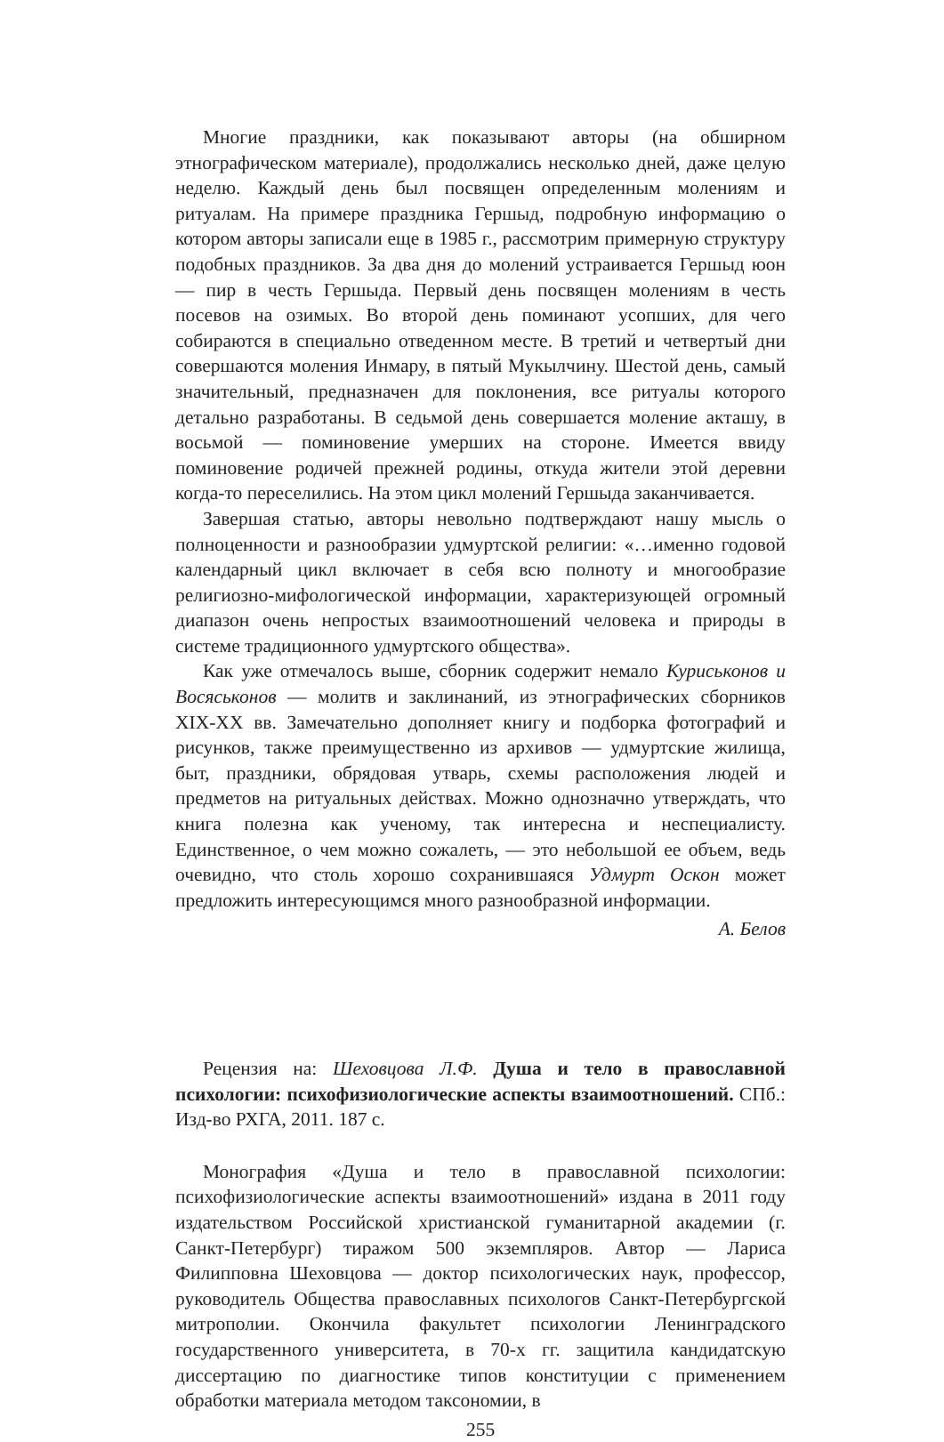Многие праздники, как показывают авторы (на обширном этнографическом материале), продолжались несколько дней, даже целую неделю. Каждый день был посвящен определенным молениям и ритуалам. На примере праздника Гершыд, подробную информацию о котором авторы записали еще в 1985 г., рассмотрим примерную структуру подобных праздников. За два дня до молений устраивается Гершыд юон — пир в честь Гершыда. Первый день посвящен молениям в честь посевов на озимых. Во второй день поминают усопших, для чего собираются в специально отведенном месте. В третий и четвертый дни совершаются моления Инмару, в пятый Мукылчину. Шестой день, самый значительный, предназначен для поклонения, все ритуалы которого детально разработаны. В седьмой день совершается моление акташу, в восьмой — поминовение умерших на стороне. Имеется ввиду поминовение родичей прежней родины, откуда жители этой деревни когда-то переселились. На этом цикл молений Гершыда заканчивается.
Завершая статью, авторы невольно подтверждают нашу мысль о полноценности и разнообразии удмуртской религии: «…именно годовой календарный цикл включает в себя всю полноту и многообразие религиозно-мифологической информации, характеризующей огромный диапазон очень непростых взаимоотношений человека и природы в системе традиционного удмуртского общества».
Как уже отмечалось выше, сборник содержит немало Куриськонов и Восяськонов — молитв и заклинаний, из этнографических сборников XIX-XX вв. Замечательно дополняет книгу и подборка фотографий и рисунков, также преимущественно из архивов — удмуртские жилища, быт, праздники, обрядовая утварь, схемы расположения людей и предметов на ритуальных действах. Можно однозначно утверждать, что книга полезна как ученому, так интересна и неспециалисту. Единственное, о чем можно сожалеть, — это небольшой ее объем, ведь очевидно, что столь хорошо сохранившаяся Удмурт Оскон может предложить интересующимся много разнообразной информации.
А. Белов
Рецензия на: Шеховцова Л.Ф. Душа и тело в православной психологии: психофизиологические аспекты взаимоотношений. СПб.: Изд-во РХГА, 2011. 187 с.
Монография «Душа и тело в православной психологии: психофизиологические аспекты взаимоотношений» издана в 2011 году издательством Российской христианской гуманитарной академии (г. Санкт-Петербург) тиражом 500 экземпляров. Автор — Лариса Филипповна Шеховцова — доктор психологических наук, профессор, руководитель Общества православных психологов Санкт-Петербургской митрополии. Окончила факультет психологии Ленинградского государственного университета, в 70-х гг. защитила кандидатскую диссертацию по диагностике типов конституции с применением обработки материала методом таксономии, в
255